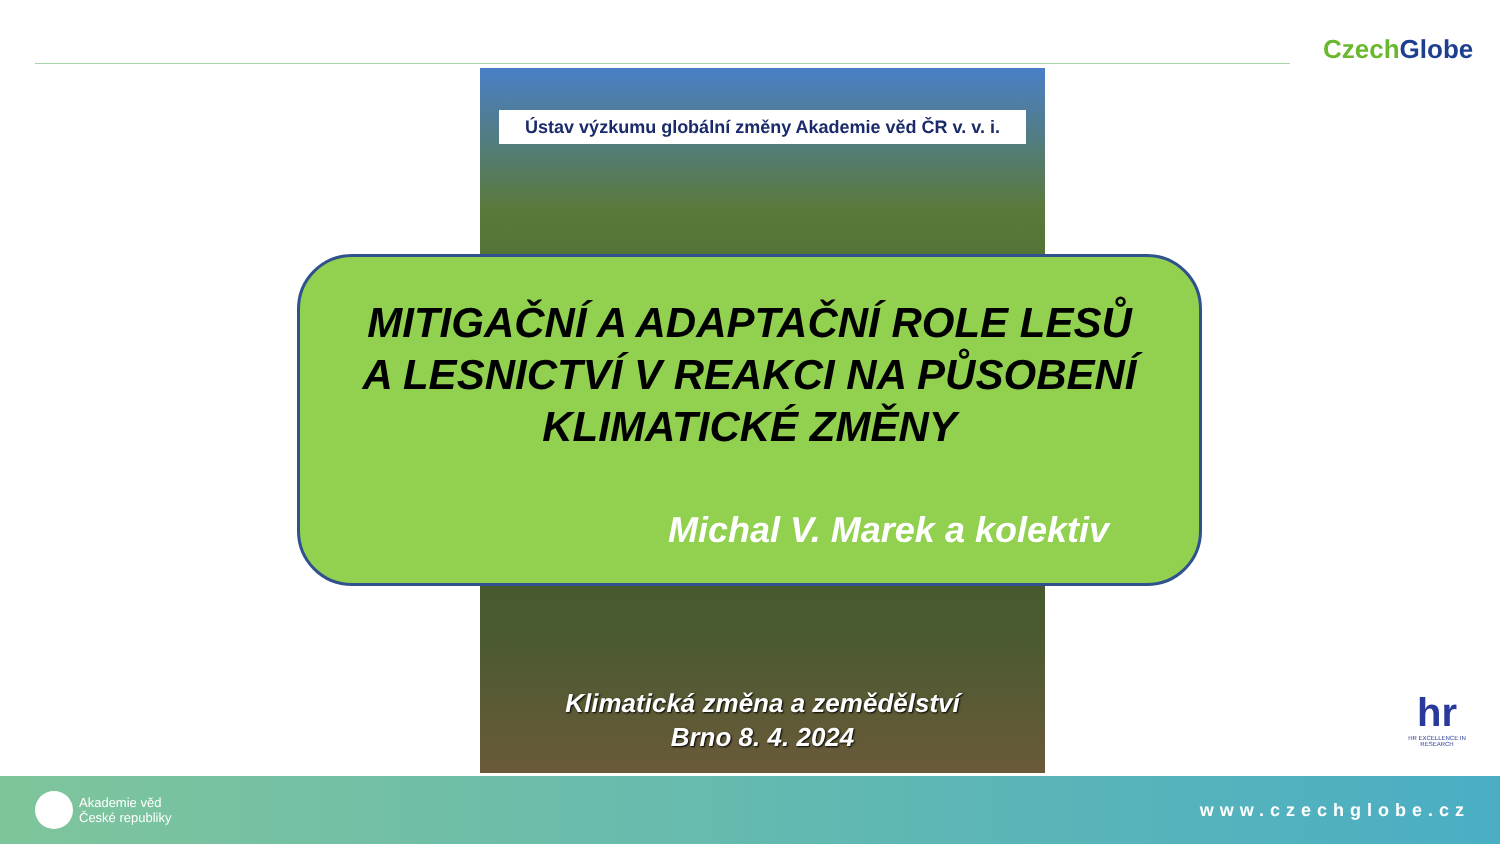CzechGlobe
Ústav výzkumu globální změny Akademie věd ČR v. v. i.
MITIGAČNÍ A ADAPTAČNÍ ROLE LESŮ
A LESNICTVÍ V REAKCI NA PŮSOBENÍ
KLIMATICKÉ ZMĚNY
Michal V. Marek a kolektiv
Klimatická změna a zemědělství
Brno 8. 4. 2024
hr
HR EXCELLENCE IN RESEARCH
Akademie věd
České republiky
www.czechglobe.cz